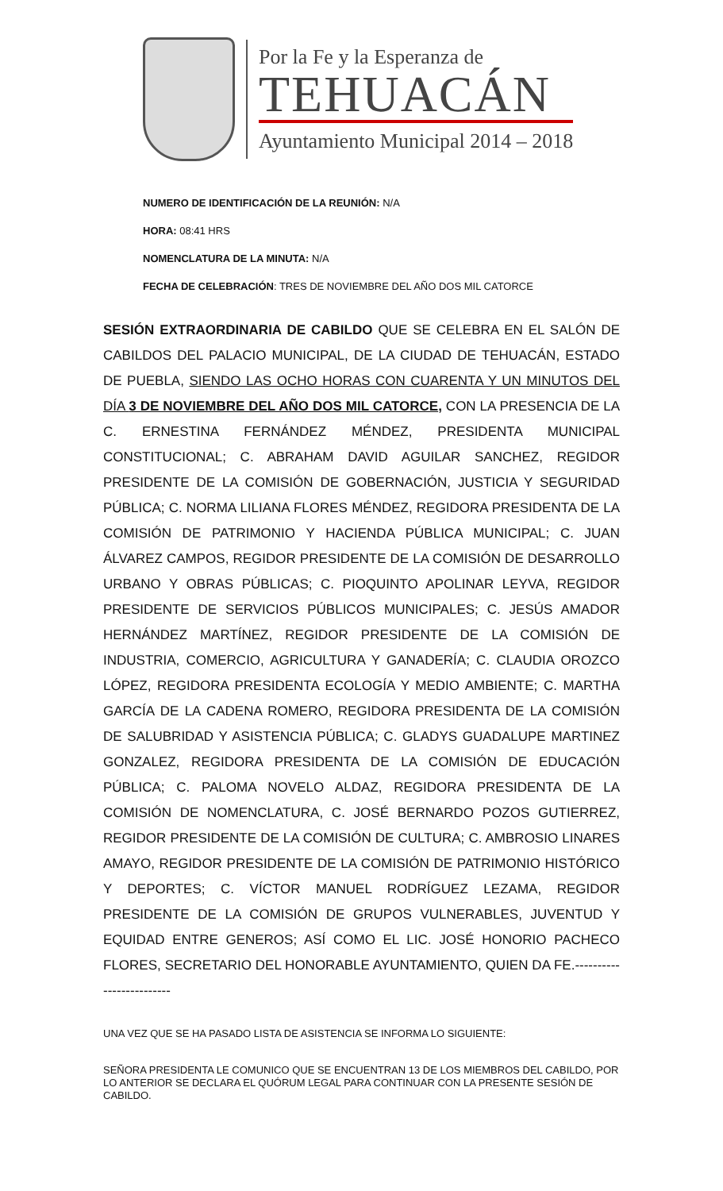Por la Fe y la Esperanza de
TEHUACÁN
Ayuntamiento Municipal 2014 – 2018
NUMERO DE IDENTIFICACIÓN DE LA REUNIÓN: N/A
HORA: 08:41 HRS
NOMENCLATURA DE LA MINUTA: N/A
FECHA DE CELEBRACIÓN: TRES DE NOVIEMBRE DEL AÑO DOS MIL CATORCE
SESIÓN EXTRAORDINARIA DE CABILDO QUE SE CELEBRA EN EL SALÓN DE CABILDOS DEL PALACIO MUNICIPAL, DE LA CIUDAD DE TEHUACÁN, ESTADO DE PUEBLA, SIENDO LAS OCHO HORAS CON CUARENTA Y UN MINUTOS DEL DÍA 3 DE NOVIEMBRE DEL AÑO DOS MIL CATORCE, CON LA PRESENCIA DE LA C. ERNESTINA FERNÁNDEZ MÉNDEZ, PRESIDENTA MUNICIPAL CONSTITUCIONAL; C. ABRAHAM DAVID AGUILAR SANCHEZ, REGIDOR PRESIDENTE DE LA COMISIÓN DE GOBERNACIÓN, JUSTICIA Y SEGURIDAD PÚBLICA; C. NORMA LILIANA FLORES MÉNDEZ, REGIDORA PRESIDENTA DE LA COMISIÓN DE PATRIMONIO Y HACIENDA PÚBLICA MUNICIPAL; C. JUAN ÁLVAREZ CAMPOS, REGIDOR PRESIDENTE DE LA COMISIÓN DE DESARROLLO URBANO Y OBRAS PÚBLICAS; C. PIOQUINTO APOLINAR LEYVA, REGIDOR PRESIDENTE DE SERVICIOS PÚBLICOS MUNICIPALES; C. JESÚS AMADOR HERNÁNDEZ MARTÍNEZ, REGIDOR PRESIDENTE DE LA COMISIÓN DE INDUSTRIA, COMERCIO, AGRICULTURA Y GANADERÍA; C. CLAUDIA OROZCO LÓPEZ, REGIDORA PRESIDENTA ECOLOGÍA Y MEDIO AMBIENTE; C. MARTHA GARCÍA DE LA CADENA ROMERO, REGIDORA PRESIDENTA DE LA COMISIÓN DE SALUBRIDAD Y ASISTENCIA PÚBLICA; C. GLADYS GUADALUPE MARTINEZ GONZALEZ, REGIDORA PRESIDENTA DE LA COMISIÓN DE EDUCACIÓN PÚBLICA; C. PALOMA NOVELO ALDAZ, REGIDORA PRESIDENTA DE LA COMISIÓN DE NOMENCLATURA, C. JOSÉ BERNARDO POZOS GUTIERREZ, REGIDOR PRESIDENTE DE LA COMISIÓN DE CULTURA; C. AMBROSIO LINARES AMAYO, REGIDOR PRESIDENTE DE LA COMISIÓN DE PATRIMONIO HISTÓRICO Y DEPORTES; C. VÍCTOR MANUEL RODRÍGUEZ LEZAMA, REGIDOR PRESIDENTE DE LA COMISIÓN DE GRUPOS VULNERABLES, JUVENTUD Y EQUIDAD ENTRE GENEROS; ASÍ COMO EL LIC. JOSÉ HONORIO PACHECO FLORES, SECRETARIO DEL HONORABLE AYUNTAMIENTO, QUIEN DA FE.-------------------------
UNA VEZ QUE SE HA PASADO LISTA DE ASISTENCIA SE INFORMA LO SIGUIENTE:
SEÑORA PRESIDENTA LE COMUNICO QUE SE ENCUENTRAN 13 DE LOS MIEMBROS DEL CABILDO, POR LO ANTERIOR SE DECLARA EL QUÓRUM LEGAL PARA CONTINUAR CON LA PRESENTE SESIÓN DE CABILDO.